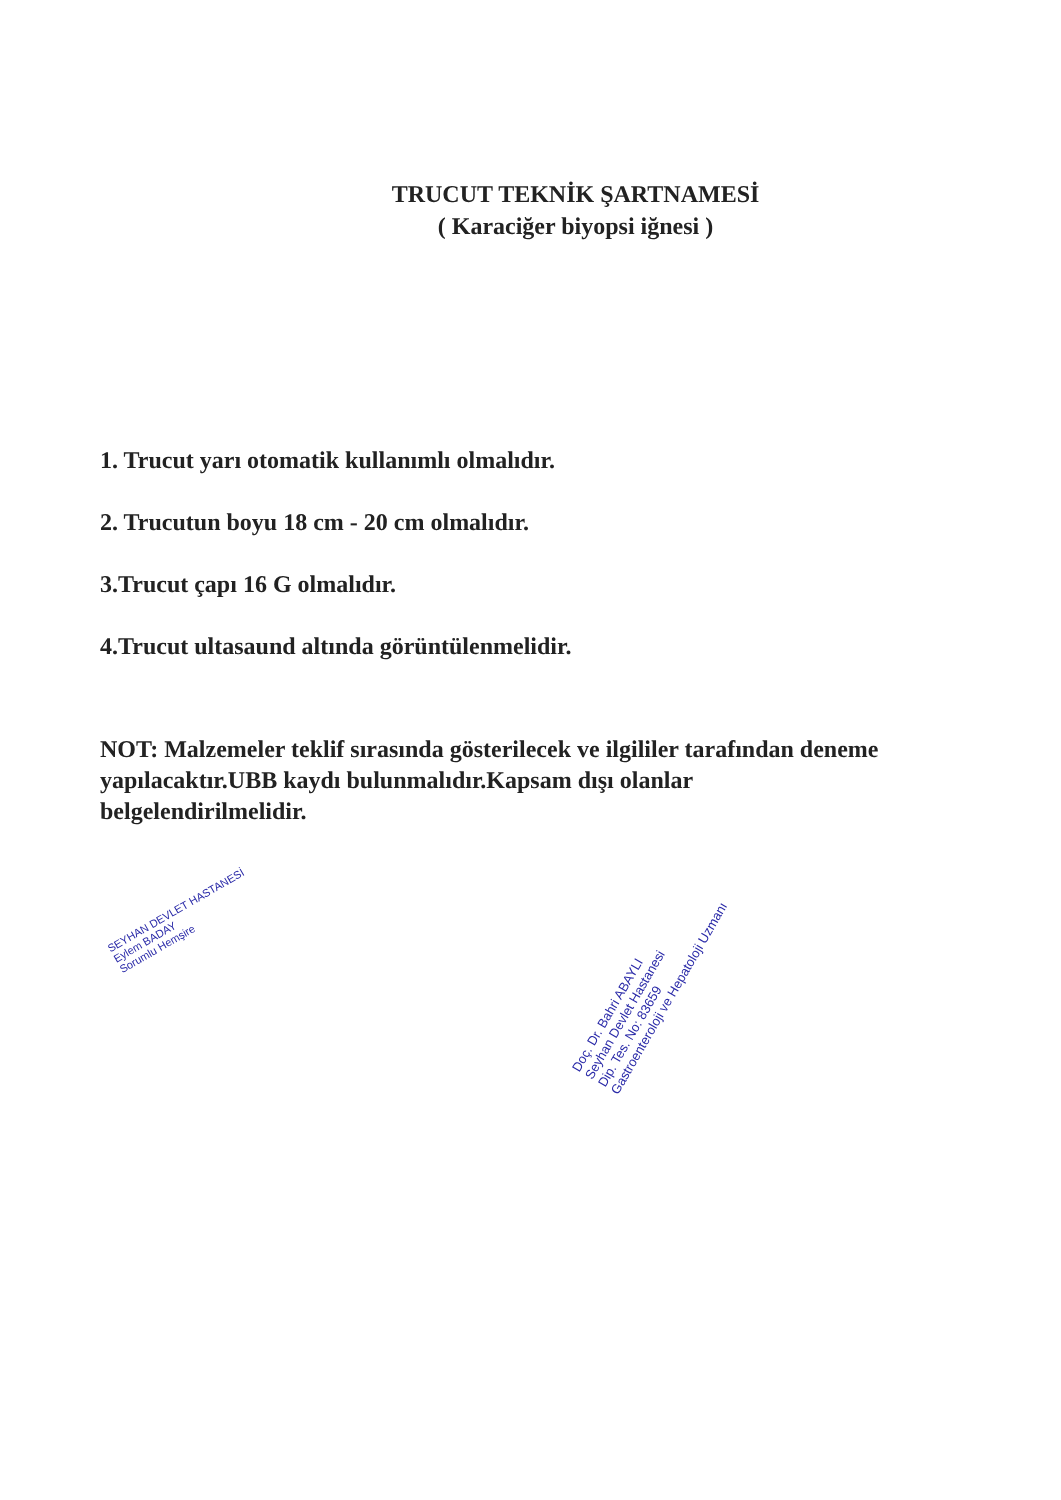TRUCUT TEKNİK ŞARTNAMESİ
( Karaciğer biyopsi iğnesi )
1. Trucut yarı otomatik kullanımlı olmalıdır.
2. Trucutun boyu 18 cm - 20 cm olmalıdır.
3.Trucut çapı 16 G olmalıdır.
4.Trucut ultasaund altında görüntülenmelidir.
NOT: Malzemeler teklif sırasında gösterilecek ve ilgililer tarafından deneme yapılacaktır.UBB kaydı bulunmalıdır.Kapsam dışı olanlar belgelendirilmelidir.
SEYHAN DEVLET HASTANESİ
Eylem BADAY
Sorumlu Hemşire
Doç. Dr. Bahri ABAYLI
Seyhan Devlet Hastanesi
Dip. Tes. No: 83659
Gastroenteroloji ve Hepatoloji Uzmanı